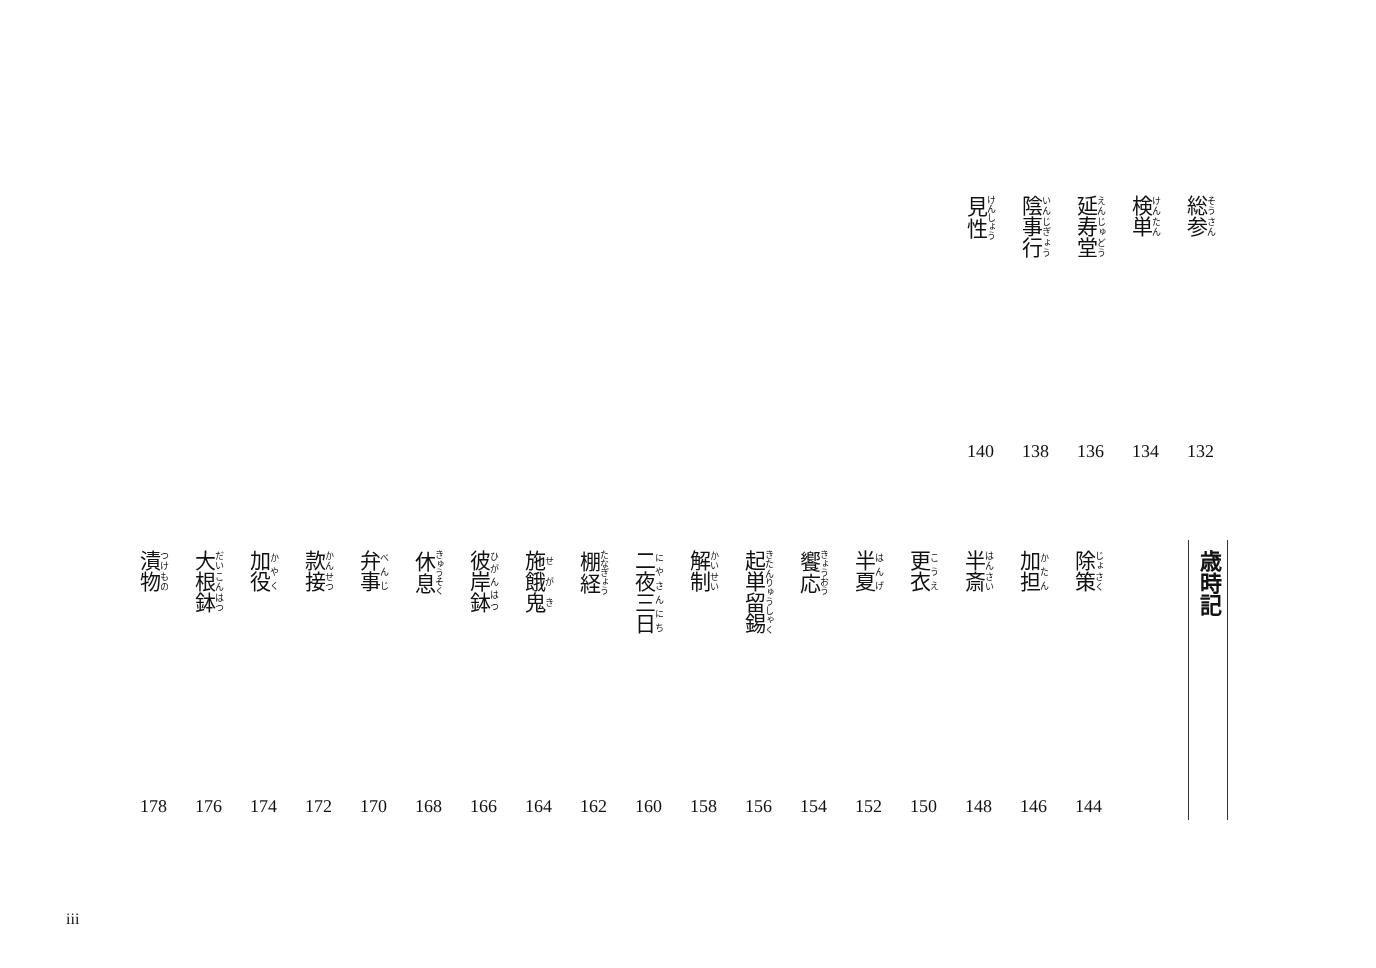総参
132
検単
134
延寿堂
136
陰事行
138
見性
140
歳時記
除策
144
加担
146
半斎
148
更衣
150
半夏
152
饗応
154
起単留錫
156
解制
158
二夜三日
160
棚経
162
施餓鬼
164
彼岸鉢
166
休息
168
弁事
170
款接
172
加役
174
大根鉢
176
漬物
178
iii